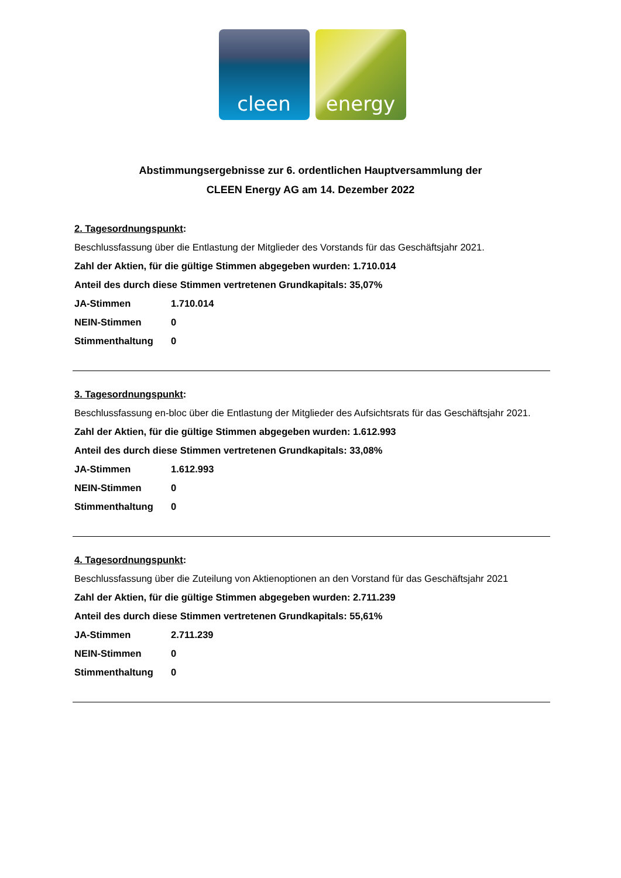cleen energy
Abstimmungsergebnisse zur 6. ordentlichen Hauptversammlung der
CLEEN Energy AG am 14. Dezember 2022
2. Tagesordnungspunkt:
Beschlussfassung über die Entlastung der Mitglieder des Vorstands für das Geschäftsjahr 2021.
Zahl der Aktien, für die gültige Stimmen abgegeben wurden: 1.710.014
Anteil des durch diese Stimmen vertretenen Grundkapitals: 35,07%
| JA-Stimmen | 1.710.014 |
| NEIN-Stimmen | 0 |
| Stimmenthaltung | 0 |
3. Tagesordnungspunkt:
Beschlussfassung en-bloc über die Entlastung der Mitglieder des Aufsichtsrats für das Geschäftsjahr 2021.
Zahl der Aktien, für die gültige Stimmen abgegeben wurden: 1.612.993
Anteil des durch diese Stimmen vertretenen Grundkapitals: 33,08%
| JA-Stimmen | 1.612.993 |
| NEIN-Stimmen | 0 |
| Stimmenthaltung | 0 |
4. Tagesordnungspunkt:
Beschlussfassung über die Zuteilung von Aktienoptionen an den Vorstand für das Geschäftsjahr 2021
Zahl der Aktien, für die gültige Stimmen abgegeben wurden: 2.711.239
Anteil des durch diese Stimmen vertretenen Grundkapitals: 55,61%
| JA-Stimmen | 2.711.239 |
| NEIN-Stimmen | 0 |
| Stimmenthaltung | 0 |